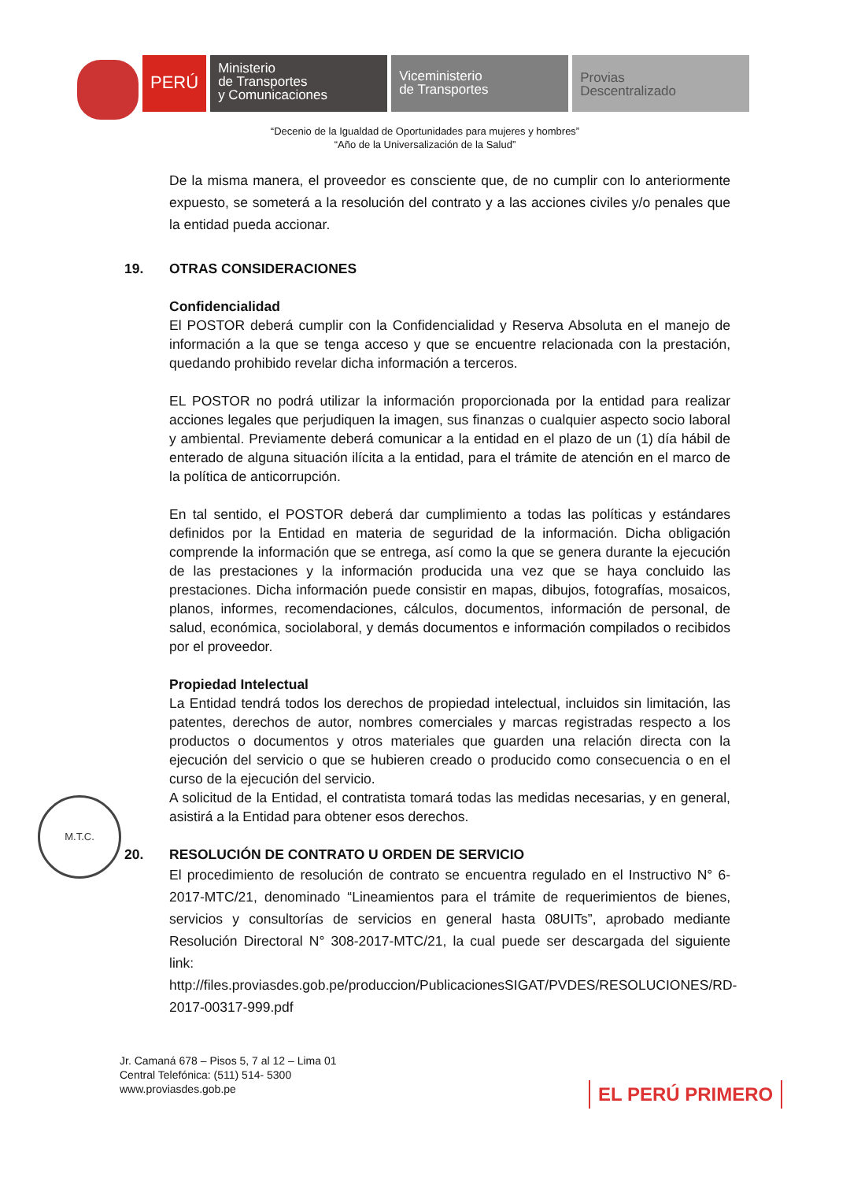PERÚ
Ministerio
de Transportes
y Comunicaciones
Viceministerio
de Transportes
Provias
Descentralizado
“Decenio de la Igualdad de Oportunidades para mujeres y hombres”
“Año de la Universalización de la Salud”
De la misma manera, el proveedor es consciente que, de no cumplir con lo anteriormente expuesto, se someterá a la resolución del contrato y a las acciones civiles y/o penales que la entidad pueda accionar.
19. OTRAS CONSIDERACIONES
Confidencialidad
El POSTOR deberá cumplir con la Confidencialidad y Reserva Absoluta en el manejo de información a la que se tenga acceso y que se encuentre relacionada con la prestación, quedando prohibido revelar dicha información a terceros.
EL POSTOR no podrá utilizar la información proporcionada por la entidad para realizar acciones legales que perjudiquen la imagen, sus finanzas o cualquier aspecto socio laboral y ambiental. Previamente deberá comunicar a la entidad en el plazo de un (1) día hábil de enterado de alguna situación ilícita a la entidad, para el trámite de atención en el marco de la política de anticorrupción.
En tal sentido, el POSTOR deberá dar cumplimiento a todas las políticas y estándares definidos por la Entidad en materia de seguridad de la información. Dicha obligación comprende la información que se entrega, así como la que se genera durante la ejecución de las prestaciones y la información producida una vez que se haya concluido las prestaciones. Dicha información puede consistir en mapas, dibujos, fotografías, mosaicos, planos, informes, recomendaciones, cálculos, documentos, información de personal, de salud, económica, sociolaboral, y demás documentos e información compilados o recibidos por el proveedor.
Propiedad Intelectual
La Entidad tendrá todos los derechos de propiedad intelectual, incluidos sin limitación, las patentes, derechos de autor, nombres comerciales y marcas registradas respecto a los productos o documentos y otros materiales que guarden una relación directa con la ejecución del servicio o que se hubieren creado o producido como consecuencia o en el curso de la ejecución del servicio.
A solicitud de la Entidad, el contratista tomará todas las medidas necesarias, y en general, asistirá a la Entidad para obtener esos derechos.
20. RESOLUCIÓN DE CONTRATO U ORDEN DE SERVICIO
El procedimiento de resolución de contrato se encuentra regulado en el Instructivo N° 6-2017-MTC/21, denominado “Lineamientos para el trámite de requerimientos de bienes, servicios y consultorías de servicios en general hasta 08UITs”, aprobado mediante Resolución Directoral N° 308-2017-MTC/21, la cual puede ser descargada del siguiente link:
http://files.proviasdes.gob.pe/produccion/PublicacionesSIGAT/PVDES/RESOLUCIONES/RD-2017-00317-999.pdf
M.T.C.
Jr. Camaná 678 – Pisos 5, 7 al 12 – Lima 01
Central Telefónica: (511) 514- 5300
www.proviasdes.gob.pe
EL PERÚ PRIMERO